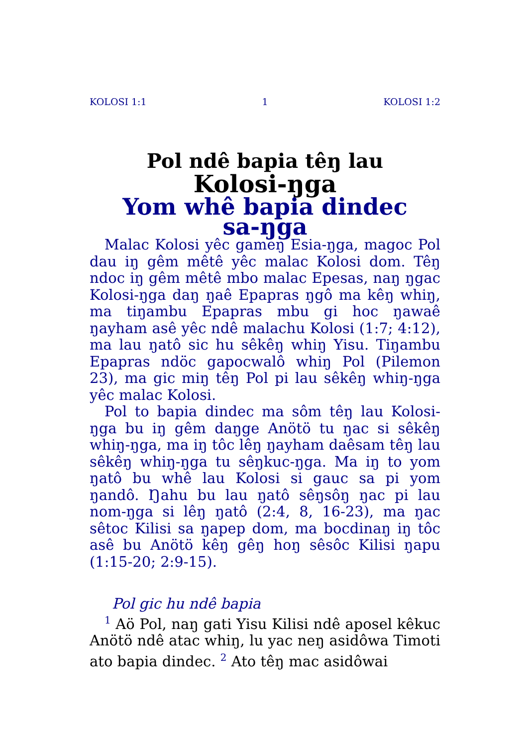KOLOSI 1:1 1 KOLOSI 1:2
Pol ndê bapia têŋ lau
Kolosi-ŋga
Yom whê bapia dindec
sa-ŋga
Malac Kolosi yêc gameŋ Esia-ŋga, magoc Pol dau iŋ gêm mêtê yêc malac Kolosi dom. Têŋ ndoc iŋ gêm mêtê mbo malac Epesas, naŋ ŋgac Kolosi-ŋga daŋ ŋaê Epapras ŋgô ma kêŋ whiŋ, ma tiŋambu Epapras mbu gi hoc ŋawaê ŋayham asê yêc ndê malachu Kolosi (1:7; 4:12), ma lau ŋatô sic hu sêkêŋ whiŋ Yisu. Tiŋambu Epapras ndöc gapocwalô whiŋ Pol (Pilemon 23), ma gic miŋ têŋ Pol pi lau sêkêŋ whiŋ-ŋga yêc malac Kolosi.
Pol to bapia dindec ma sôm têŋ lau Kolosi-ŋga bu iŋ gêm daŋge Anötö tu ŋac si sêkêŋ whiŋ-ŋga, ma iŋ tôc lêŋ ŋayham daêsam têŋ lau sêkêŋ whiŋ-ŋga tu sêŋkuc-ŋga. Ma iŋ to yom ŋatô bu whê lau Kolosi si gauc sa pi yom ŋandô. Ŋahu bu lau ŋatô sêŋsôŋ ŋac pi lau nom-ŋga si lêŋ ŋatô (2:4, 8, 16-23), ma ŋac sêtoc Kilisi sa ŋapep dom, ma bocdinaŋ iŋ tôc asê bu Anötö kêŋ gêŋ hoŋ sêsôc Kilisi ŋapu (1:15-20; 2:9-15).
Pol gic hu ndê bapia
<sup>1</sup> Aö Pol, naŋ gati Yisu Kilisi ndê aposel kêkuc Anötö ndê atac whiŋ, lu yac neŋ asidôwa Timoti ato bapia dindec. <sup>2</sup> Ato têŋ mac asidôwai